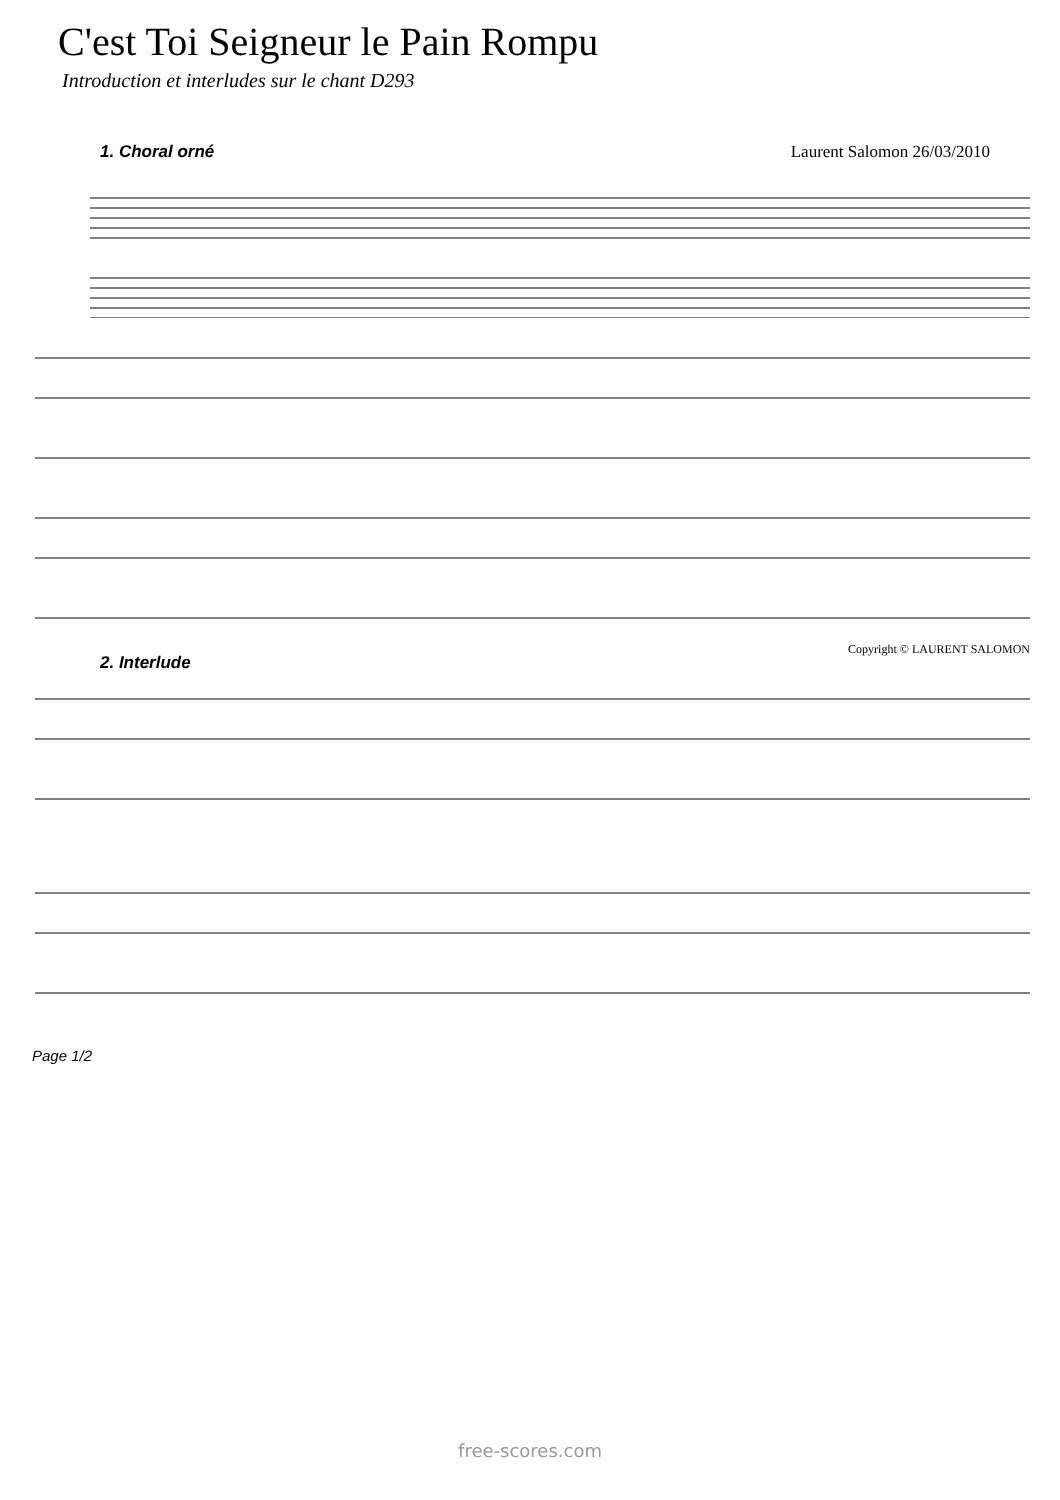C'est Toi Seigneur le Pain Rompu
Introduction et interludes sur le chant D293
1. Choral orné Laurent Salomon 26/03/2010
Copyright © LAURENT SALOMON
2. Interlude
Page 1/2
free-scores.com